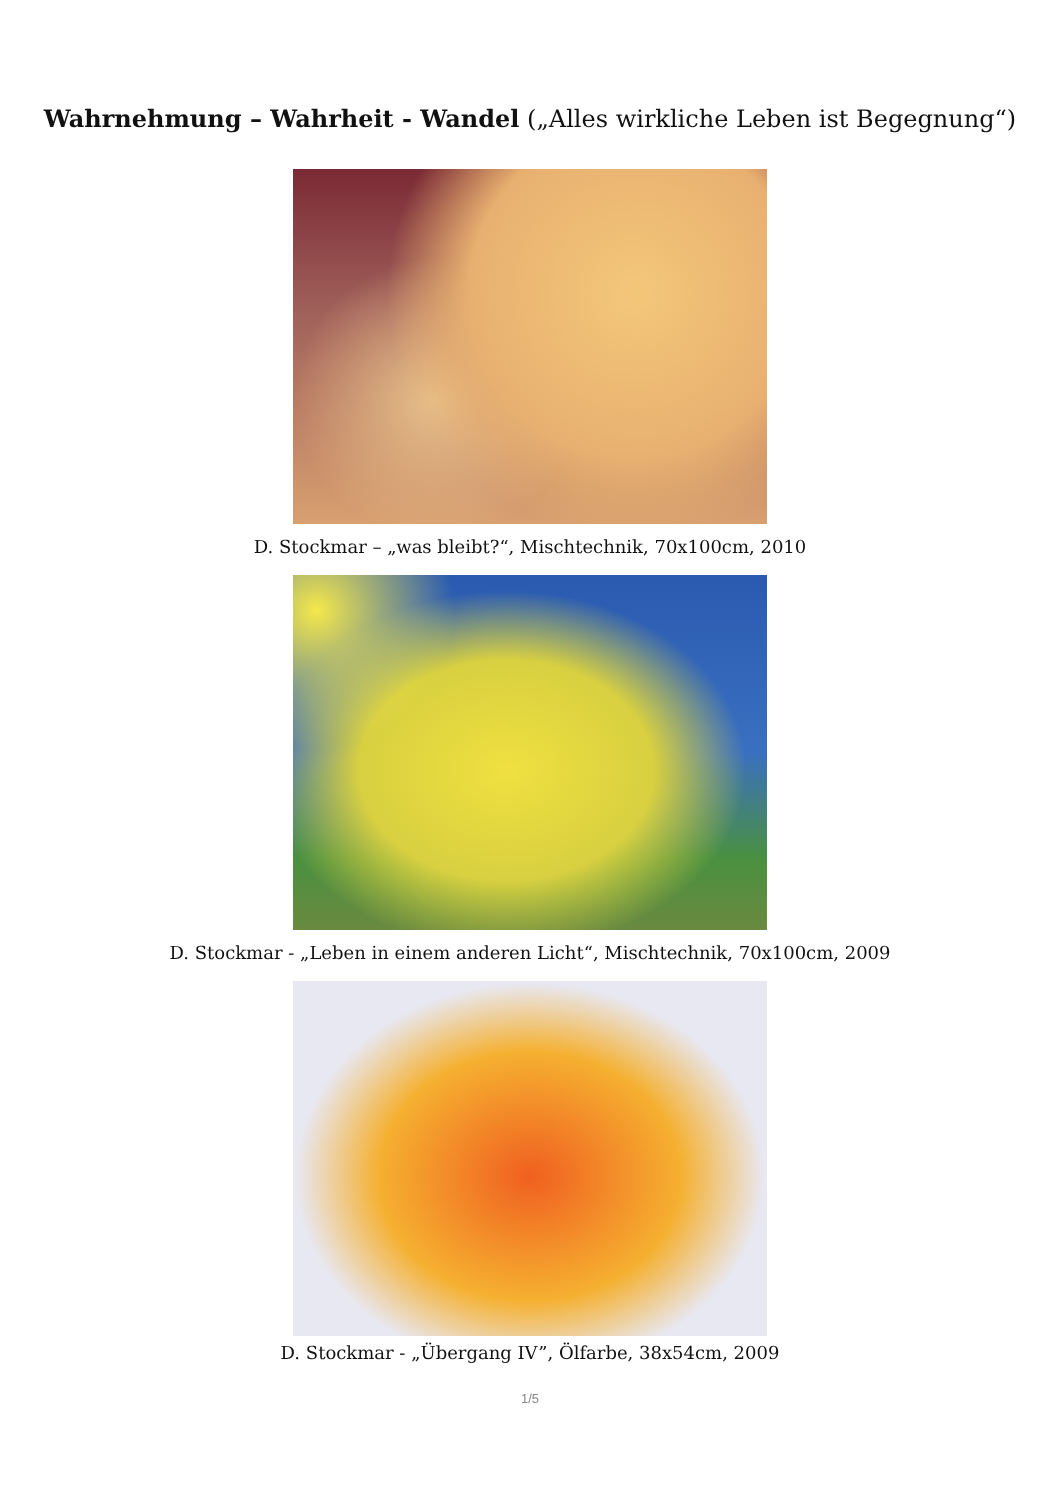Wahrnehmung – Wahrheit - Wandel („Alles wirkliche Leben ist Begegnung“)
D. Stockmar – „was bleibt?“, Mischtechnik, 70x100cm, 2010
D. Stockmar - „Leben in einem anderen Licht“, Mischtechnik, 70x100cm, 2009
D. Stockmar - „Übergang IV”, Ölfarbe, 38x54cm, 2009
1/5